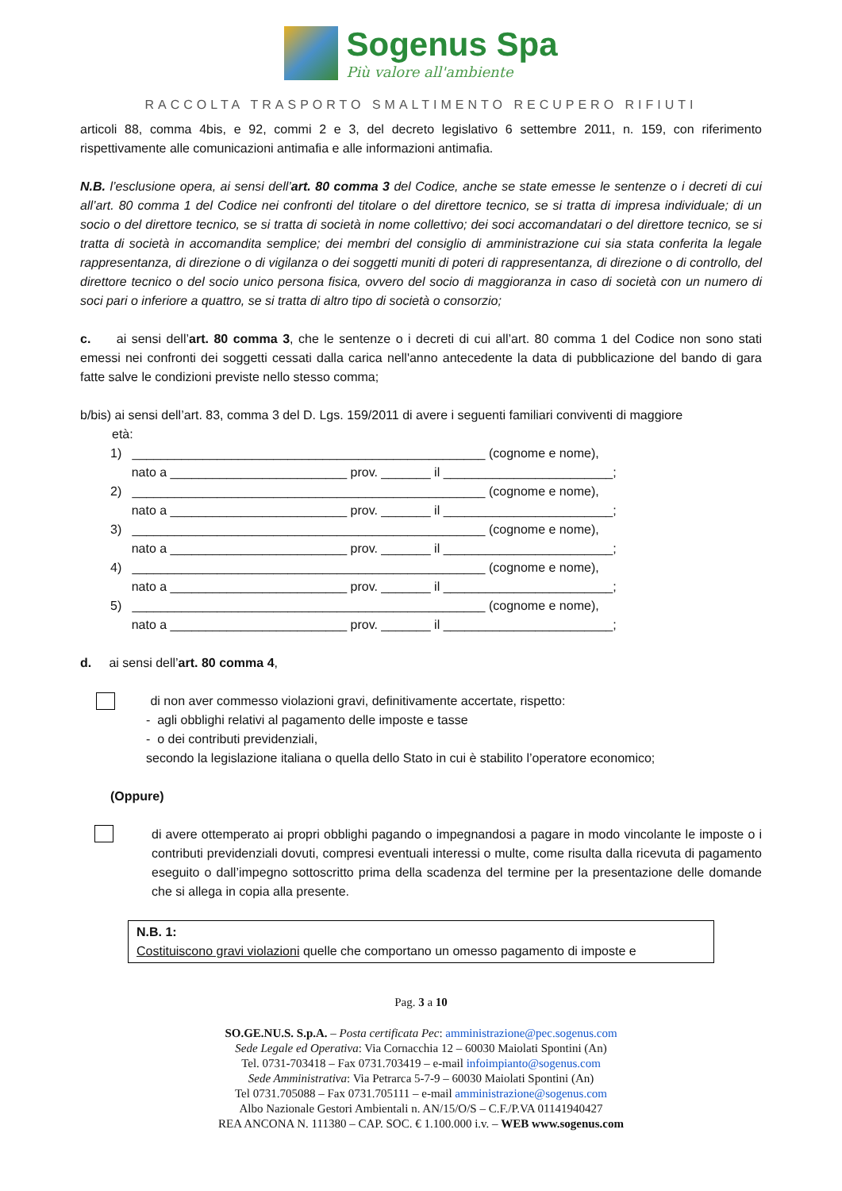Sogenus Spa
Più valore all'ambiente
RACCOLTA TRASPORTO SMALTIMENTO RECUPERO RIFIUTI
articoli 88, comma 4bis, e 92, commi 2 e 3, del decreto legislativo 6 settembre 2011, n. 159, con riferimento rispettivamente alle comunicazioni antimafia e alle informazioni antimafia.
N.B. l’esclusione opera, ai sensi dell’art. 80 comma 3 del Codice, anche se state emesse le sentenze o i decreti di cui all’art. 80 comma 1 del Codice nei confronti del titolare o del direttore tecnico, se si tratta di impresa individuale; di un socio o del direttore tecnico, se si tratta di società in nome collettivo; dei soci accomandatari o del direttore tecnico, se si tratta di società in accomandita semplice; dei membri del consiglio di amministrazione cui sia stata conferita la legale rappresentanza, di direzione o di vigilanza o dei soggetti muniti di poteri di rappresentanza, di direzione o di controllo, del direttore tecnico o del socio unico persona fisica, ovvero del socio di maggioranza in caso di società con un numero di soci pari o inferiore a quattro, se si tratta di altro tipo di società o consorzio;
c. ai sensi dell’art. 80 comma 3, che le sentenze o i decreti di cui all’art. 80 comma 1 del Codice non sono stati emessi nei confronti dei soggetti cessati dalla carica nell'anno antecedente la data di pubblicazione del bando di gara fatte salve le condizioni previste nello stesso comma;
b/bis) ai sensi dell’art. 83, comma 3 del D. Lgs. 159/2011 di avere i seguenti familiari conviventi di maggiore
età:
1) __________________________________________________ (cognome e nome), nato a _________________________ prov. _______ il ________________________; 2) __________________________________________________ (cognome e nome), nato a _________________________ prov. _______ il ________________________; 3) __________________________________________________ (cognome e nome), nato a _________________________ prov. _______ il ________________________; 4) __________________________________________________ (cognome e nome), nato a _________________________ prov. _______ il ________________________; 5) __________________________________________________ (cognome e nome), nato a _________________________ prov. _______ il ________________________;
d. ai sensi dell’art. 80 comma 4,
di non aver commesso violazioni gravi, definitivamente accertate, rispetto:
- agli obblighi relativi al pagamento delle imposte e tasse
- o dei contributi previdenziali,
secondo la legislazione italiana o quella dello Stato in cui è stabilito l’operatore economico;
(Oppure)
di avere ottemperato ai propri obblighi pagando o impegnandosi a pagare in modo vincolante le imposte o i contributi previdenziali dovuti, compresi eventuali interessi o multe, come risulta dalla ricevuta di pagamento eseguito o dall’impegno sottoscritto prima della scadenza del termine per la presentazione delle domande che si allega in copia alla presente.
N.B. 1:
Costituiscono gravi violazioni quelle che comportano un omesso pagamento di imposte e
Pag. 3 a 10
SO.GE.NU.S. S.p.A. – Posta certificata Pec: amministrazione@pec.sogenus.com
Sede Legale ed Operativa: Via Cornacchia 12 – 60030 Maiolati Spontini (An)
Tel. 0731-703418 – Fax 0731.703419 – e-mail infoimpianto@sogenus.com
Sede Amministrativa: Via Petrarca 5-7-9 – 60030 Maiolati Spontini (An)
Tel 0731.705088 – Fax 0731.705111 – e-mail amministrazione@sogenus.com
Albo Nazionale Gestori Ambientali n. AN/15/O/S – C.F./P.VA 01141940427
REA ANCONA N. 111380 – CAP. SOC. € 1.100.000 i.v. – WEB www.sogenus.com